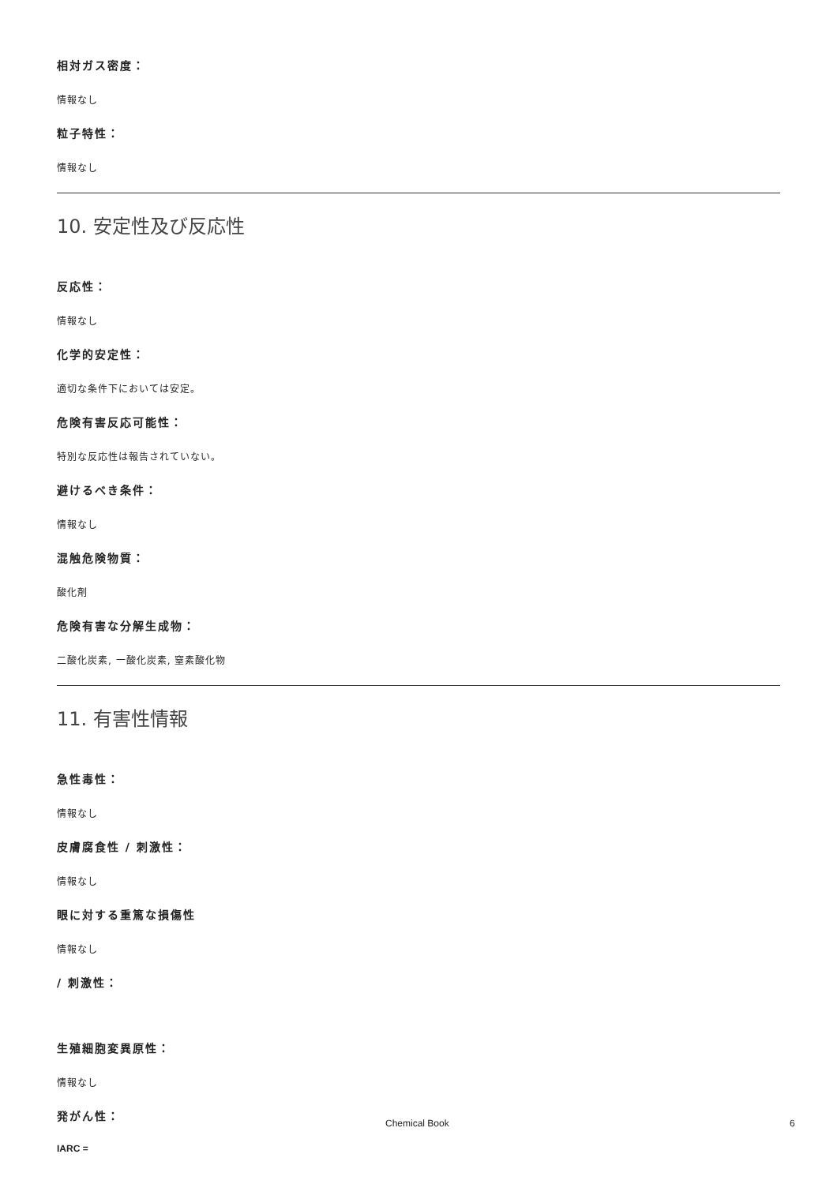相対ガス密度：
情報なし
粒子特性：
情報なし
10. 安定性及び反応性
反応性：
情報なし
化学的安定性：
適切な条件下においては安定。
危険有害反応可能性：
特別な反応性は報告されていない。
避けるべき条件：
情報なし
混触危険物質：
酸化剤
危険有害な分解生成物：
二酸化炭素, 一酸化炭素, 窒素酸化物
11. 有害性情報
急性毒性：
情報なし
皮膚腐食性 / 刺激性：
情報なし
眼に対する重篤な損傷性
情報なし
/ 刺激性：
生殖細胞変異原性：
情報なし
発がん性：
IARC =
Chemical Book 6